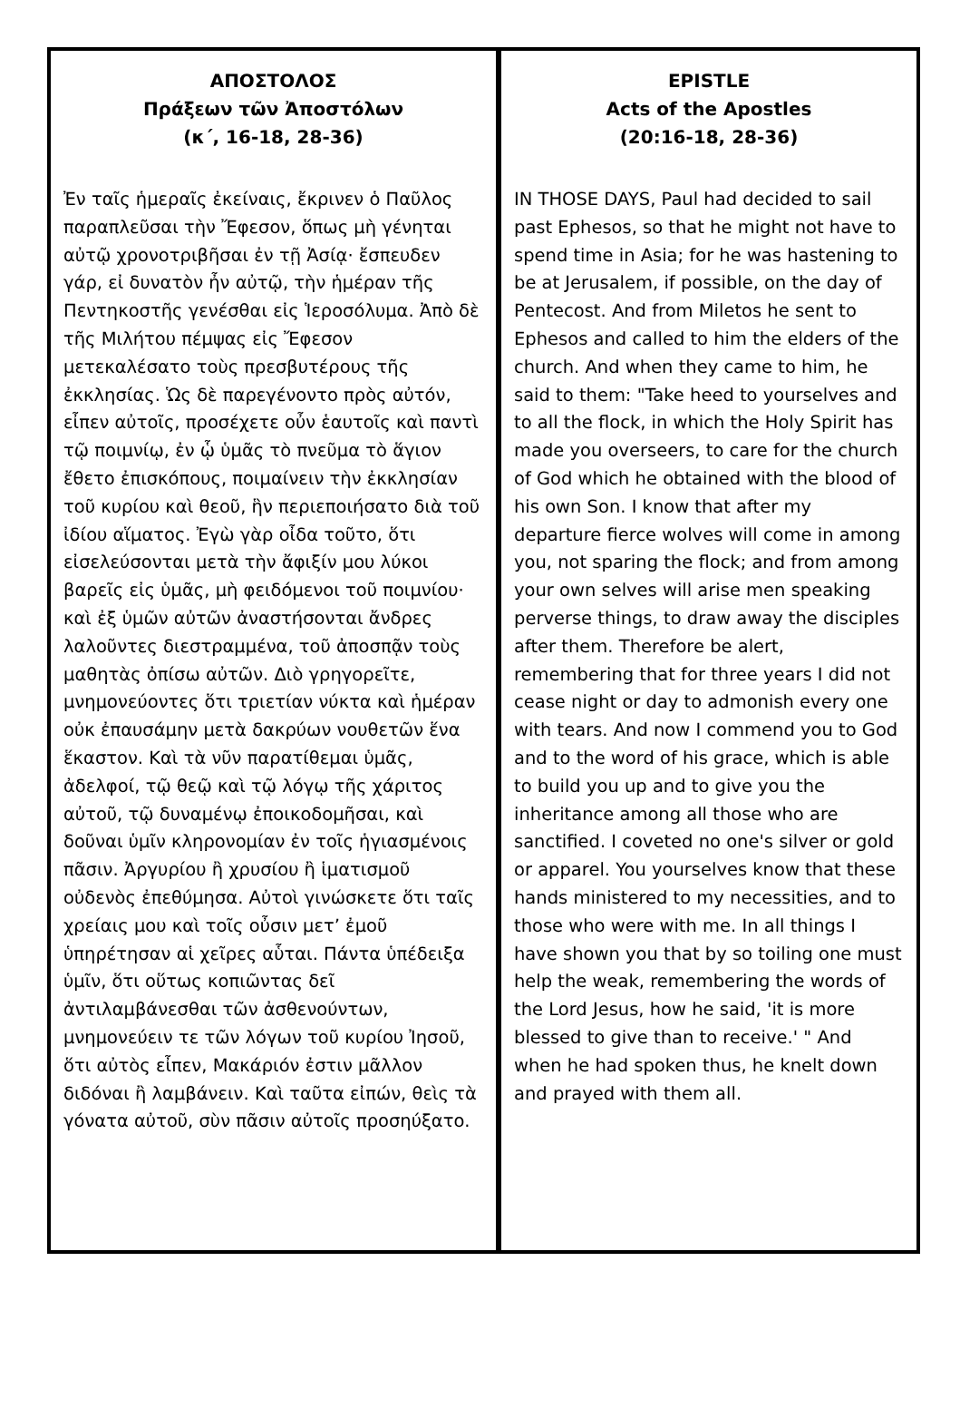ΑΠΟΣΤΟΛΟΣ
Πράξεων τῶν Ἀποστόλων
(κ΄, 16-18, 28-36)
Ἐν ταῖς ἡμεραῖς ἐκείναις, ἔκρινεν ὁ Παῦλος παραπλεῦσαι τὴν Ἔφεσον, ὅπως μὴ γένηται αὐτῷ χρονοτριβῆσαι ἐν τῇ Ἀσίᾳ· ἔσπευδεν γάρ, εἰ δυνατὸν ἦν αὐτῷ, τὴν ἡμέραν τῆς Πεντηκοστῆς γενέσθαι εἰς Ἱεροσόλυμα. Ἀπὸ δὲ τῆς Μιλήτου πέμψας εἰς Ἔφεσον μετεκαλέσατο τοὺς πρεσβυτέρους τῆς ἐκκλησίας. Ὡς δὲ παρεγένοντο πρὸς αὐτόν, εἶπεν αὐτοῖς, προσέχετε οὖν ἑαυτοῖς καὶ παντὶ τῷ ποιμνίῳ, ἐν ᾧ ὑμᾶς τὸ πνεῦμα τὸ ἅγιον ἔθετο ἐπισκόπους, ποιμαίνειν τὴν ἐκκλησίαν τοῦ κυρίου καὶ θεοῦ, ἣν περιεποιήσατο διὰ τοῦ ἰδίου αἵματος. Ἐγὼ γὰρ οἶδα τοῦτο, ὅτι εἰσελεύσονται μετὰ τὴν ἄφιξίν μου λύκοι βαρεῖς εἰς ὑμᾶς, μὴ φειδόμενοι τοῦ ποιμνίου· καὶ ἐξ ὑμῶν αὐτῶν ἀναστήσονται ἄνδρες λαλοῦντες διεστραμμένα, τοῦ ἀποσπᾷν τοὺς μαθητὰς ὀπίσω αὐτῶν. Διὸ γρηγορεῖτε, μνημονεύοντες ὅτι τριετίαν νύκτα καὶ ἡμέραν οὐκ ἐπαυσάμην μετὰ δακρύων νουθετῶν ἕνα ἕκαστον. Καὶ τὰ νῦν παρατίθεμαι ὑμᾶς, ἀδελφοί, τῷ θεῷ καὶ τῷ λόγῳ τῆς χάριτος αὐτοῦ, τῷ δυναμένῳ ἐποικοδομῆσαι, καὶ δοῦναι ὑμῖν κληρονομίαν ἐν τοῖς ἡγιασμένοις πᾶσιν. Ἀργυρίου ἢ χρυσίου ἢ ἱματισμοῦ οὐδενὸς ἐπεθύμησα. Αὐτοὶ γινώσκετε ὅτι ταῖς χρείαις μου καὶ τοῖς οὖσιν μετ’ ἐμοῦ ὑπηρέτησαν αἱ χεῖρες αὗται. Πάντα ὑπέδειξα ὑμῖν, ὅτι οὕτως κοπιῶντας δεῖ ἀντιλαμβάνεσθαι τῶν ἀσθενούντων, μνημονεύειν τε τῶν λόγων τοῦ κυρίου Ἰησοῦ, ὅτι αὐτὸς εἶπεν, Μακάριόν ἐστιν μᾶλλον διδόναι ἢ λαμβάνειν. Καὶ ταῦτα εἰπών, θεὶς τὰ γόνατα αὐτοῦ, σὺν πᾶσιν αὐτοῖς προσηύξατο.
EPISTLE
Acts of the Apostles
(20:16-18, 28-36)
IN THOSE DAYS, Paul had decided to sail past Ephesos, so that he might not have to spend time in Asia; for he was hastening to be at Jerusalem, if possible, on the day of Pentecost. And from Miletos he sent to Ephesos and called to him the elders of the church. And when they came to him, he said to them: "Take heed to yourselves and to all the flock, in which the Holy Spirit has made you overseers, to care for the church of God which he obtained with the blood of his own Son. I know that after my departure fierce wolves will come in among you, not sparing the flock; and from among your own selves will arise men speaking perverse things, to draw away the disciples after them. Therefore be alert, remembering that for three years I did not cease night or day to admonish every one with tears. And now I commend you to God and to the word of his grace, which is able to build you up and to give you the inheritance among all those who are sanctified. I coveted no one's silver or gold or apparel. You yourselves know that these hands ministered to my necessities, and to those who were with me. In all things I have shown you that by so toiling one must help the weak, remembering the words of the Lord Jesus, how he said, 'it is more blessed to give than to receive.' " And when he had spoken thus, he knelt down and prayed with them all.